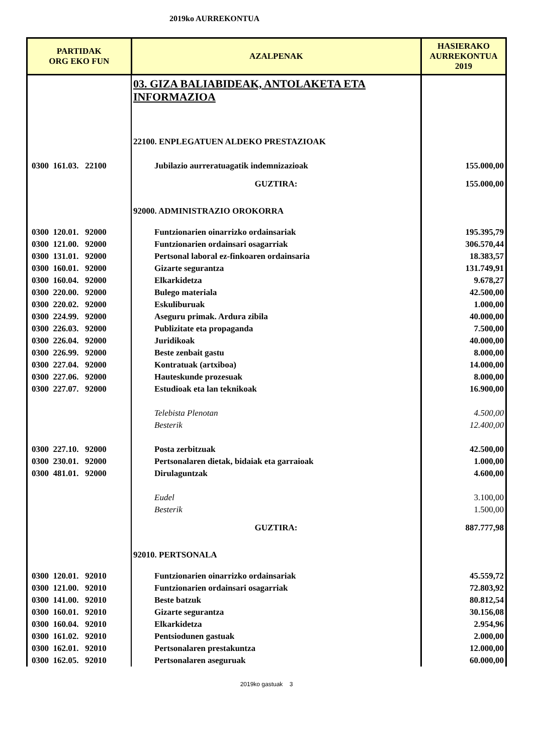2019ko AURREKONTUA
| PARTIDAK ORG EKO FUN | AZALPENAK | HASIERAKO AURREKONTUA 2019 |
| --- | --- | --- |
| | 03. GIZA BALIABIDEAK, ANTOLAKETA ETA INFORMAZIOA | |
| | 22100. ENPLEGATUEN ALDEKO PRESTAZIOAK | |
| 0300 161.03. 22100 | Jubilazio aurreratuagatik indemnizazioak | 155.000,00 |
| | GUZTIRA: | 155.000,00 |
| | 92000. ADMINISTRAZIO OROKORRA | |
| 0300 120.01. 92000 | Funtzionarien oinarrizko ordainsariak | 195.395,79 |
| 0300 121.00. 92000 | Funtzionarien ordainsari osagarriak | 306.570,44 |
| 0300 131.01. 92000 | Pertsonal laboral ez-finkoaren ordainsaria | 18.383,57 |
| 0300 160.01. 92000 | Gizarte segurantza | 131.749,91 |
| 0300 160.04. 92000 | Elkarkidetza | 9.678,27 |
| 0300 220.00. 92000 | Bulego materiala | 42.500,00 |
| 0300 220.02. 92000 | Eskuliburuak | 1.000,00 |
| 0300 224.99. 92000 | Aseguru primak. Ardura zibila | 40.000,00 |
| 0300 226.03. 92000 | Publizitate eta propaganda | 7.500,00 |
| 0300 226.04. 92000 | Juridikoak | 40.000,00 |
| 0300 226.99. 92000 | Beste zenbait gastu | 8.000,00 |
| 0300 227.04. 92000 | Kontratuak (artxiboa) | 14.000,00 |
| 0300 227.06. 92000 | Hauteskunde prozesuak | 8.000,00 |
| 0300 227.07. 92000 | Estudioak eta lan teknikoak | 16.900,00 |
| | Telebista Plenotan | 4.500,00 |
| | Besterik | 12.400,00 |
| 0300 227.10. 92000 | Posta zerbitzuak | 42.500,00 |
| 0300 230.01. 92000 | Pertsonalaren dietak, bidaiak eta garraioak | 1.000,00 |
| 0300 481.01. 92000 | Dirulaguntzak | 4.600,00 |
| | Eudel | 3.100,00 |
| | Besterik | 1.500,00 |
| | GUZTIRA: | 887.777,98 |
| | 92010. PERTSONALA | |
| 0300 120.01. 92010 | Funtzionarien oinarrizko ordainsariak | 45.559,72 |
| 0300 121.00. 92010 | Funtzionarien ordainsari osagarriak | 72.803,92 |
| 0300 141.00. 92010 | Beste batzuk | 80.812,54 |
| 0300 160.01. 92010 | Gizarte segurantza | 30.156,08 |
| 0300 160.04. 92010 | Elkarkidetza | 2.954,96 |
| 0300 161.02. 92010 | Pentsiodunen gastuak | 2.000,00 |
| 0300 162.01. 92010 | Pertsonalaren prestakuntza | 12.000,00 |
| 0300 162.05. 92010 | Pertsonalaren aseguruak | 60.000,00 |
2019ko gastuak 3